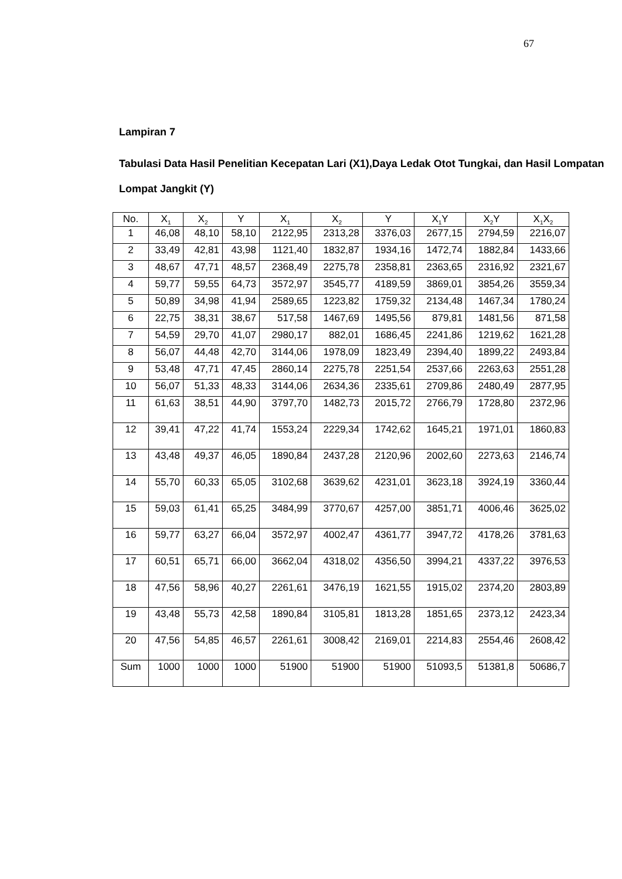67
Lampiran 7
Tabulasi Data Hasil Penelitian Kecepatan Lari (X1),Daya Ledak Otot Tungkai, dan Hasil Lompatan Lompat Jangkit (Y)
| No. | X<sub>1</sub> | X<sub>2</sub> | Y | X<sub>1</sub> | X<sub>2</sub> | Y | X<sub>1</sub>Y | X<sub>2</sub>Y | X<sub>1</sub>X<sub>2</sub> |
| --- | --- | --- | --- | --- | --- | --- | --- | --- | --- |
| 1 | 46,08 | 48,10 | 58,10 | 2122,95 | 2313,28 | 3376,03 | 2677,15 | 2794,59 | 2216,07 |
| 2 | 33,49 | 42,81 | 43,98 | 1121,40 | 1832,87 | 1934,16 | 1472,74 | 1882,84 | 1433,66 |
| 3 | 48,67 | 47,71 | 48,57 | 2368,49 | 2275,78 | 2358,81 | 2363,65 | 2316,92 | 2321,67 |
| 4 | 59,77 | 59,55 | 64,73 | 3572,97 | 3545,77 | 4189,59 | 3869,01 | 3854,26 | 3559,34 |
| 5 | 50,89 | 34,98 | 41,94 | 2589,65 | 1223,82 | 1759,32 | 2134,48 | 1467,34 | 1780,24 |
| 6 | 22,75 | 38,31 | 38,67 | 517,58 | 1467,69 | 1495,56 | 879,81 | 1481,56 | 871,58 |
| 7 | 54,59 | 29,70 | 41,07 | 2980,17 | 882,01 | 1686,45 | 2241,86 | 1219,62 | 1621,28 |
| 8 | 56,07 | 44,48 | 42,70 | 3144,06 | 1978,09 | 1823,49 | 2394,40 | 1899,22 | 2493,84 |
| 9 | 53,48 | 47,71 | 47,45 | 2860,14 | 2275,78 | 2251,54 | 2537,66 | 2263,63 | 2551,28 |
| 10 | 56,07 | 51,33 | 48,33 | 3144,06 | 2634,36 | 2335,61 | 2709,86 | 2480,49 | 2877,95 |
| 11 | 61,63 | 38,51 | 44,90 | 3797,70 | 1482,73 | 2015,72 | 2766,79 | 1728,80 | 2372,96 |
| 12 | 39,41 | 47,22 | 41,74 | 1553,24 | 2229,34 | 1742,62 | 1645,21 | 1971,01 | 1860,83 |
| 13 | 43,48 | 49,37 | 46,05 | 1890,84 | 2437,28 | 2120,96 | 2002,60 | 2273,63 | 2146,74 |
| 14 | 55,70 | 60,33 | 65,05 | 3102,68 | 3639,62 | 4231,01 | 3623,18 | 3924,19 | 3360,44 |
| 15 | 59,03 | 61,41 | 65,25 | 3484,99 | 3770,67 | 4257,00 | 3851,71 | 4006,46 | 3625,02 |
| 16 | 59,77 | 63,27 | 66,04 | 3572,97 | 4002,47 | 4361,77 | 3947,72 | 4178,26 | 3781,63 |
| 17 | 60,51 | 65,71 | 66,00 | 3662,04 | 4318,02 | 4356,50 | 3994,21 | 4337,22 | 3976,53 |
| 18 | 47,56 | 58,96 | 40,27 | 2261,61 | 3476,19 | 1621,55 | 1915,02 | 2374,20 | 2803,89 |
| 19 | 43,48 | 55,73 | 42,58 | 1890,84 | 3105,81 | 1813,28 | 1851,65 | 2373,12 | 2423,34 |
| 20 | 47,56 | 54,85 | 46,57 | 2261,61 | 3008,42 | 2169,01 | 2214,83 | 2554,46 | 2608,42 |
| Sum | 1000 | 1000 | 1000 | 51900 | 51900 | 51900 | 51093,5 | 51381,8 | 50686,7 |